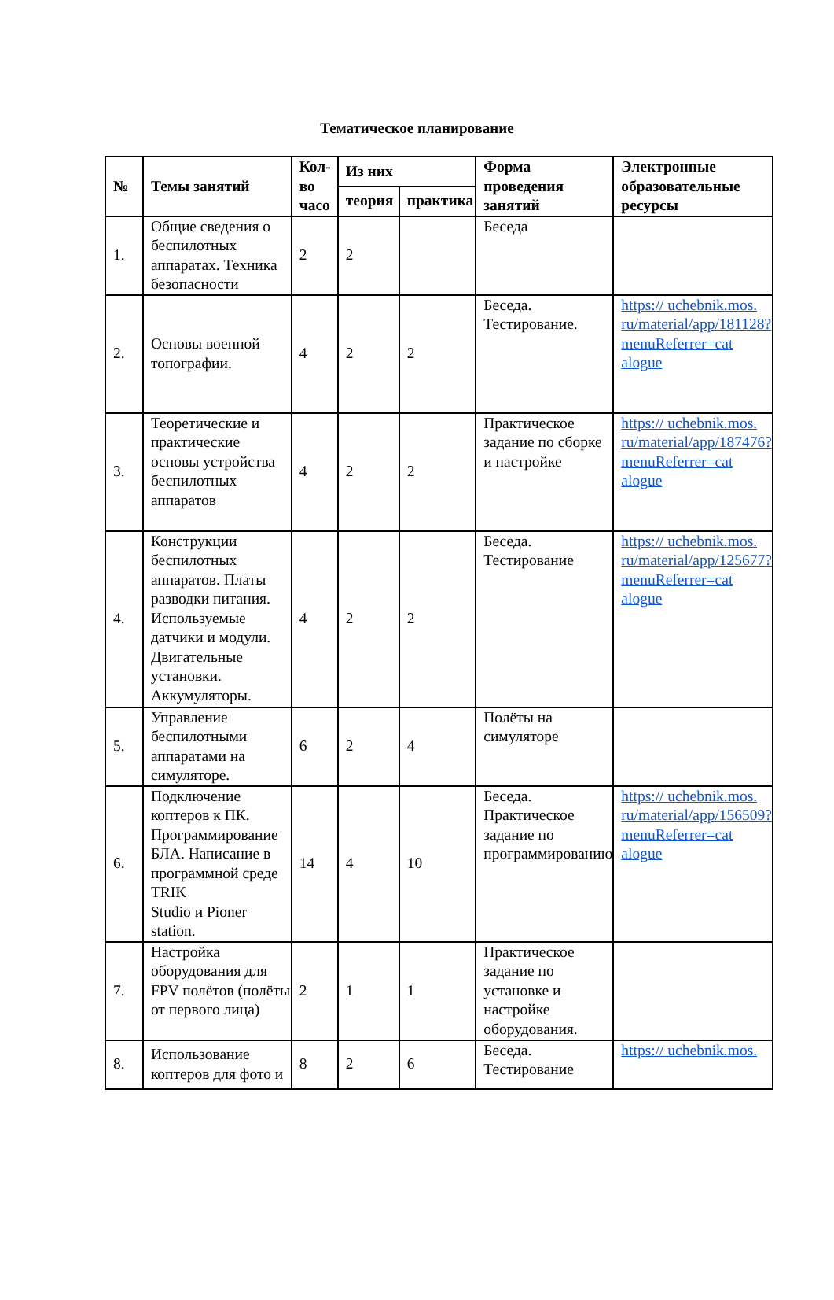Тематическое планирование
| № | Темы занятий | Кол-во часо | Из них | | Форма проведения занятий | Электронные образовательные ресурсы |
| --- | --- | --- | --- | --- | --- | --- |
| | | | теория | практика | | |
| 1. | Общие сведения о беспилотных аппаратах. Техника безопасности | 2 | 2 | | Беседа | |
| 2. | Основы военной топографии. | 4 | 2 | 2 | Беседа. Тестирование. | https:// uchebnik.mos. ru/material/app/181128? menuReferrer=cat alogue |
| 3. | Теоретические и практические основы устройства беспилотных аппаратов | 4 | 2 | 2 | Практическое задание по сборке и настройке | https:// uchebnik.mos. ru/material/app/187476? menuReferrer=cat alogue |
| 4. | Конструкции беспилотных аппаратов. Платы разводки питания. Используемые датчики и модули. Двигательные установки. Аккумуляторы. | 4 | 2 | 2 | Беседа. Тестирование | https:// uchebnik.mos. ru/material/app/125677? menuReferrer=cat alogue |
| 5. | Управление беспилотными аппаратами на симуляторе. | 6 | 2 | 4 | Полёты на симуляторе | |
| 6. | Подключение коптеров к ПК. Программирование БЛА. Написание в программной среде TRIK Studio и Pioner station. | 14 | 4 | 10 | Беседа. Практическое задание по программированию | https:// uchebnik.mos. ru/material/app/156509? menuReferrer=cat alogue |
| 7. | Настройка оборудования для FPV полётов (полёты от первого лица) | 2 | 1 | 1 | Практическое задание по установке и настройке оборудования. | |
| 8. | Использование коптеров для фото и | 8 | 2 | 6 | Беседа. Тестирование | https:// uchebnik.mos. |